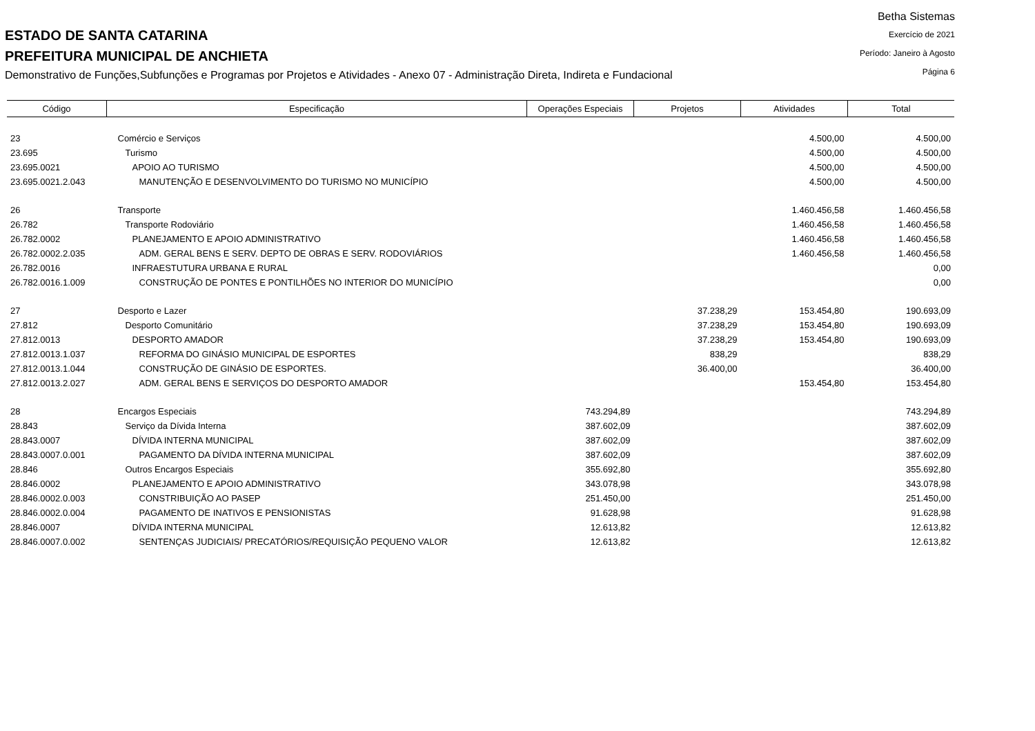Betha Sistemas
Exercício de 2021
Período: Janeiro à Agosto
Página 6
ESTADO DE SANTA CATARINA
PREFEITURA MUNICIPAL DE ANCHIETA
Demonstrativo de Funções,Subfunções e Programas por Projetos e Atividades - Anexo 07 - Administração Direta, Indireta e Fundacional
| Código | Especificação | Operações Especiais | Projetos | Atividades | Total |
| --- | --- | --- | --- | --- | --- |
| 23 | Comércio e Serviços | | | 4.500,00 | 4.500,00 |
| 23.695 | Turismo | | | 4.500,00 | 4.500,00 |
| 23.695.0021 | APOIO AO TURISMO | | | 4.500,00 | 4.500,00 |
| 23.695.0021.2.043 | MANUTENÇÃO E DESENVOLVIMENTO DO TURISMO NO MUNICÍPIO | | | 4.500,00 | 4.500,00 |
| 26 | Transporte | | | 1.460.456,58 | 1.460.456,58 |
| 26.782 | Transporte Rodoviário | | | 1.460.456,58 | 1.460.456,58 |
| 26.782.0002 | PLANEJAMENTO E APOIO ADMINISTRATIVO | | | 1.460.456,58 | 1.460.456,58 |
| 26.782.0002.2.035 | ADM. GERAL BENS E SERV. DEPTO DE OBRAS E SERV. RODOVIÁRIOS | | | 1.460.456,58 | 1.460.456,58 |
| 26.782.0016 | INFRAESTUTURA URBANA E RURAL | | | | 0,00 |
| 26.782.0016.1.009 | CONSTRUÇÃO DE PONTES E PONTILHÕES NO INTERIOR DO MUNICÍPIO | | | | 0,00 |
| 27 | Desporto e Lazer | | 37.238,29 | 153.454,80 | 190.693,09 |
| 27.812 | Desporto Comunitário | | 37.238,29 | 153.454,80 | 190.693,09 |
| 27.812.0013 | DESPORTO AMADOR | | 37.238,29 | 153.454,80 | 190.693,09 |
| 27.812.0013.1.037 | REFORMA DO GINÁSIO MUNICIPAL DE ESPORTES | | 838,29 | | 838,29 |
| 27.812.0013.1.044 | CONSTRUÇÃO DE GINÁSIO DE ESPORTES. | | 36.400,00 | | 36.400,00 |
| 27.812.0013.2.027 | ADM. GERAL BENS E SERVIÇOS DO DESPORTO AMADOR | | | 153.454,80 | 153.454,80 |
| 28 | Encargos Especiais | 743.294,89 | | | 743.294,89 |
| 28.843 | Serviço da Dívida Interna | 387.602,09 | | | 387.602,09 |
| 28.843.0007 | DÍVIDA INTERNA MUNICIPAL | 387.602,09 | | | 387.602,09 |
| 28.843.0007.0.001 | PAGAMENTO DA DÍVIDA INTERNA MUNICIPAL | 387.602,09 | | | 387.602,09 |
| 28.846 | Outros Encargos Especiais | 355.692,80 | | | 355.692,80 |
| 28.846.0002 | PLANEJAMENTO E APOIO ADMINISTRATIVO | 343.078,98 | | | 343.078,98 |
| 28.846.0002.0.003 | CONSTRIBUIÇÃO AO PASEP | 251.450,00 | | | 251.450,00 |
| 28.846.0002.0.004 | PAGAMENTO DE INATIVOS E PENSIONISTAS | 91.628,98 | | | 91.628,98 |
| 28.846.0007 | DÍVIDA INTERNA MUNICIPAL | 12.613,82 | | | 12.613,82 |
| 28.846.0007.0.002 | SENTENÇAS JUDICIAIS/ PRECATÓRIOS/REQUISIÇÃO PEQUENO VALOR | 12.613,82 | | | 12.613,82 |